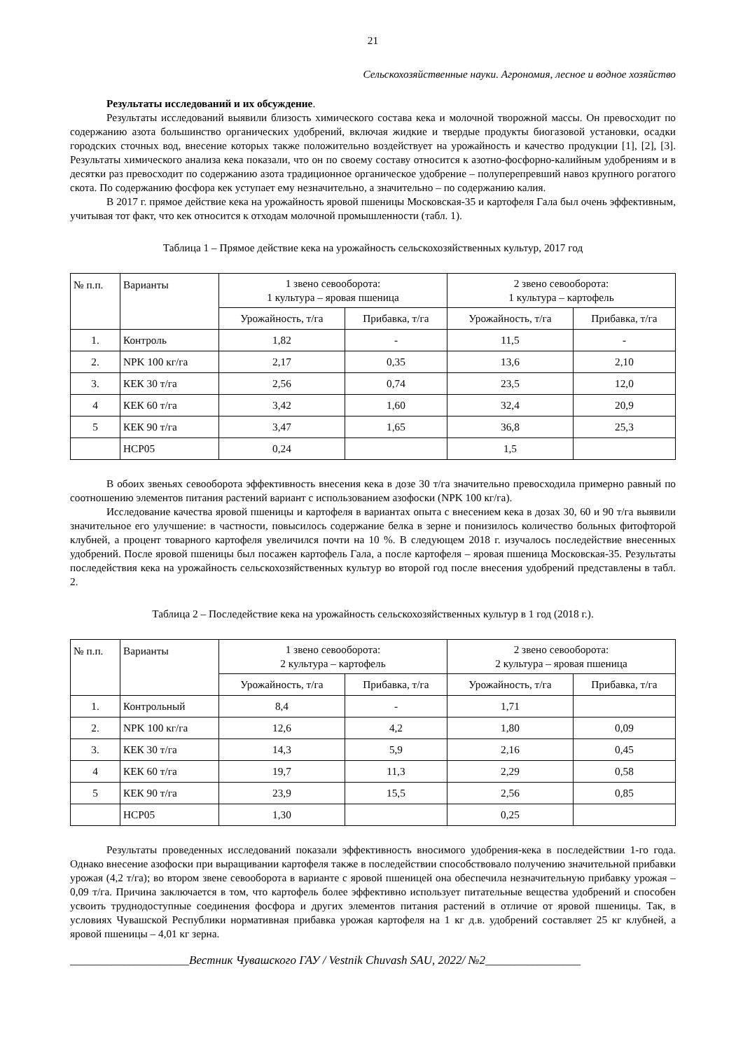21
Сельскохозяйственные науки. Агрономия, лесное и водное хозяйство
Результаты исследований и их обсуждение.
Результаты исследований выявили близость химического состава кека и молочной творожной массы. Он превосходит по содержанию азота большинство органических удобрений, включая жидкие и твердые продукты биогазовой установки, осадки городских сточных вод, внесение которых также положительно воздействует на урожайность и качество продукции [1], [2], [3]. Результаты химического анализа кека показали, что он по своему составу относится к азотно-фосфорно-калийным удобрениям и в десятки раз превосходит по содержанию азота традиционное органическое удобрение – полуперепревший навоз крупного рогатого скота. По содержанию фосфора кек уступает ему незначительно, а значительно – по содержанию калия.
В 2017 г. прямое действие кека на урожайность яровой пшеницы Московская-35 и картофеля Гала был очень эффективным, учитывая тот факт, что кек относится к отходам молочной промышленности (табл. 1).
Таблица 1 – Прямое действие кека на урожайность сельскохозяйственных культур, 2017 год
| № п.п. | Варианты | 1 звено севооборота: 1 культура – яровая пшеница | | 2 звено севооборота: 1 культура – картофель | |
| --- | --- | --- | --- | --- | --- |
| | | Урожайность, т/га | Прибавка, т/га | Урожайность, т/га | Прибавка, т/га |
| 1. | Контроль | 1,82 | - | 11,5 | - |
| 2. | NPK 100 кг/га | 2,17 | 0,35 | 13,6 | 2,10 |
| 3. | КЕК 30 т/га | 2,56 | 0,74 | 23,5 | 12,0 |
| 4 | КЕК 60 т/га | 3,42 | 1,60 | 32,4 | 20,9 |
| 5 | КЕК 90 т/га | 3,47 | 1,65 | 36,8 | 25,3 |
| | НСР05 | 0,24 | | 1,5 | |
В обоих звеньях севооборота эффективность внесения кека в дозе 30 т/га значительно превосходила примерно равный по соотношению элементов питания растений вариант с использованием азофоски (NPK 100 кг/га).
Исследование качества яровой пшеницы и картофеля в вариантах опыта с внесением кека в дозах 30, 60 и 90 т/га выявили значительное его улучшение: в частности, повысилось содержание белка в зерне и понизилось количество больных фитофторой клубней, а процент товарного картофеля увеличился почти на 10 %. В следующем 2018 г. изучалось последействие внесенных удобрений. После яровой пшеницы был посажен картофель Гала, а после картофеля – яровая пшеница Московская-35. Результаты последействия кека на урожайность сельскохозяйственных культур во второй год после внесения удобрений представлены в табл. 2.
Таблица 2 – Последействие кека на урожайность сельскохозяйственных культур в 1 год (2018 г.).
| № п.п. | Варианты | 1 звено севооборота: 2 культура – картофель | | 2 звено севооборота: 2 культура – яровая пшеница | |
| --- | --- | --- | --- | --- | --- |
| | | Урожайность, т/га | Прибавка, т/га | Урожайность, т/га | Прибавка, т/га |
| 1. | Контрольный | 8,4 | - | 1,71 | |
| 2. | NPK 100 кг/га | 12,6 | 4,2 | 1,80 | 0,09 |
| 3. | КЕК 30 т/га | 14,3 | 5,9 | 2,16 | 0,45 |
| 4 | КЕК 60 т/га | 19,7 | 11,3 | 2,29 | 0,58 |
| 5 | КЕК 90 т/га | 23,9 | 15,5 | 2,56 | 0,85 |
| | НСР05 | 1,30 | | 0,25 | |
Результаты проведенных исследований показали эффективность вносимого удобрения-кека в последействии 1-го года. Однако внесение азофоски при выращивании картофеля также в последействии способствовало получению значительной прибавки урожая (4,2 т/га); во втором звене севооборота в варианте с яровой пшеницей она обеспечила незначительную прибавку урожая – 0,09 т/га. Причина заключается в том, что картофель более эффективно использует питательные вещества удобрений и способен усвоить труднодоступные соединения фосфора и других элементов питания растений в отличие от яровой пшеницы. Так, в условиях Чувашской Республики нормативная прибавка урожая картофеля на 1 кг д.в. удобрений составляет 25 кг клубней, а яровой пшеницы – 4,01 кг зерна.
____________________Вестник Чувашского ГАУ / Vestnik Chuvash SAU, 2022/ №2________________